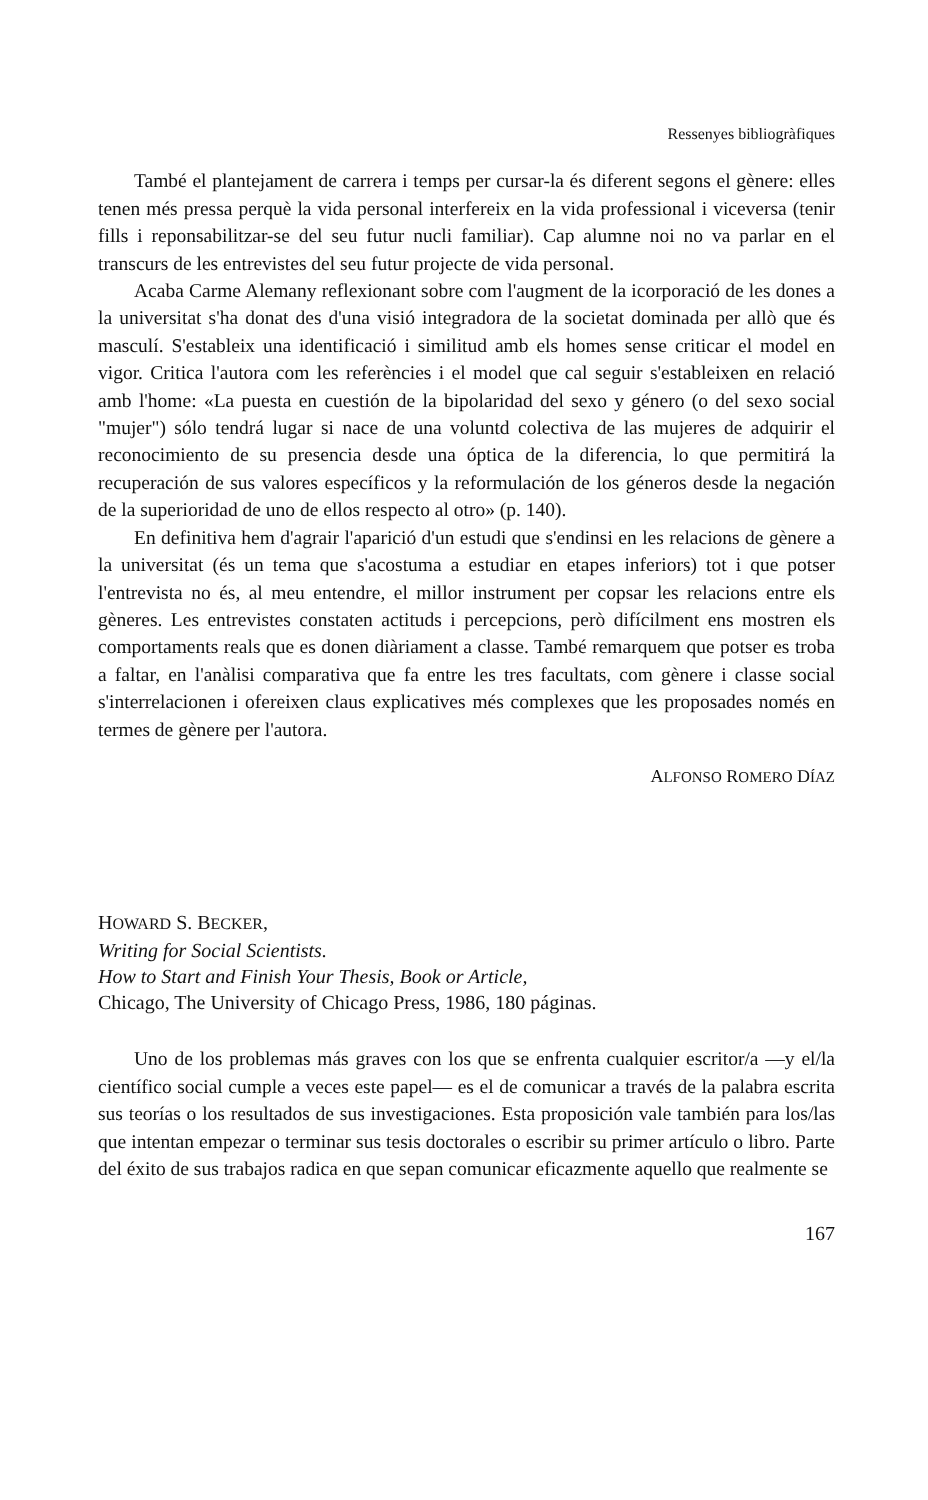Ressenyes bibliogràfiques
També el plantejament de carrera i temps per cursar-la és diferent segons el gènere: elles tenen més pressa perquè la vida personal interfereix en la vida professional i viceversa (tenir fills i reponsabilitzar-se del seu futur nucli familiar). Cap alumne noi no va parlar en el transcurs de les entrevistes del seu futur projecte de vida personal.
Acaba Carme Alemany reflexionant sobre com l'augment de la icorporació de les dones a la universitat s'ha donat des d'una visió integradora de la societat dominada per allò que és masculí. S'estableix una identificació i similitud amb els homes sense criticar el model en vigor. Critica l'autora com les referències i el model que cal seguir s'estableixen en relació amb l'home: «La puesta en cuestión de la bipolaridad del sexo y género (o del sexo social "mujer") sólo tendrá lugar si nace de una voluntd colectiva de las mujeres de adquirir el reconocimiento de su presencia desde una óptica de la diferencia, lo que permitirá la recuperación de sus valores específicos y la reformulación de los géneros desde la negación de la superioridad de uno de ellos respecto al otro» (p. 140).
En definitiva hem d'agrair l'aparició d'un estudi que s'endinsi en les relacions de gènere a la universitat (és un tema que s'acostuma a estudiar en etapes inferiors) tot i que potser l'entrevista no és, al meu entendre, el millor instrument per copsar les relacions entre els gèneres. Les entrevistes constaten actituds i percepcions, però difícilment ens mostren els comportaments reals que es donen diàriament a classe. També remarquem que potser es troba a faltar, en l'anàlisi comparativa que fa entre les tres facultats, com gènere i classe social s'interrelacionen i ofereixen claus explicatives més complexes que les proposades només en termes de gènere per l'autora.
ALFONSO ROMERO DÍAZ
HOWARD S. BECKER,
Writing for Social Scientists.
How to Start and Finish Your Thesis, Book or Article,
Chicago, The University of Chicago Press, 1986, 180 páginas.
Uno de los problemas más graves con los que se enfrenta cualquier escritor/a —y el/la científico social cumple a veces este papel— es el de comunicar a través de la palabra escrita sus teorías o los resultados de sus investigaciones. Esta proposición vale también para los/las que intentan empezar o terminar sus tesis doctorales o escribir su primer artículo o libro. Parte del éxito de sus trabajos radica en que sepan comunicar eficazmente aquello que realmente se
167